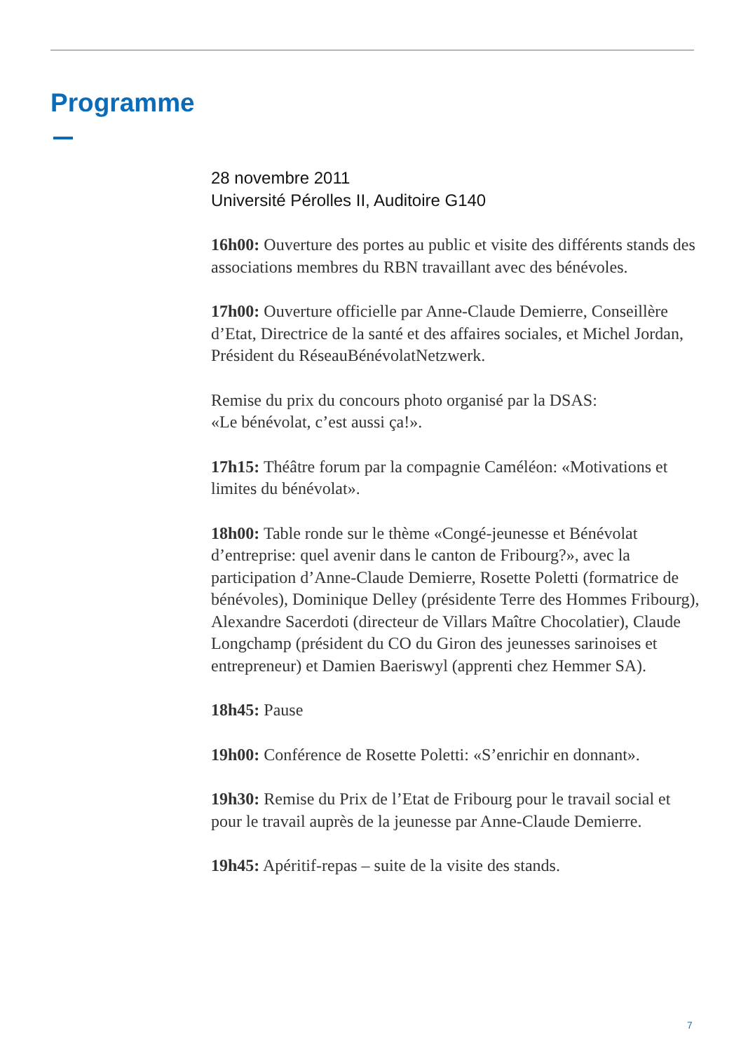Programme
28 novembre 2011
Université Pérolles II, Auditoire G140
16h00: Ouverture des portes au public et visite des différents stands des associations membres du RBN travaillant avec des bénévoles.
17h00: Ouverture officielle par Anne-Claude Demierre, Conseillère d’Etat, Directrice de la santé et des affaires sociales, et Michel Jordan, Président du RéseauBénévolatNetzwerk.
Remise du prix du concours photo organisé par la DSAS:
«Le bénévolat, c’est aussi ça!».
17h15: Théâtre forum par la compagnie Caméléon: «Motivations et limites du bénévolat».
18h00: Table ronde sur le thème «Congé-jeunesse et Bénévolat d’entreprise: quel avenir dans le canton de Fribourg?», avec la participation d’Anne-Claude Demierre, Rosette Poletti (formatrice de bénévoles), Dominique Delley (présidente Terre des Hommes Fribourg), Alexandre Sacerdoti (directeur de Villars Maître Chocolatier), Claude Longchamp (président du CO du Giron des jeunesses sarinoises et entrepreneur) et Damien Baeriswyl (apprenti chez Hemmer SA).
18h45: Pause
19h00: Conférence de Rosette Poletti: «S’enrichir en donnant».
19h30: Remise du Prix de l’Etat de Fribourg pour le travail social et pour le travail auprès de la jeunesse par Anne-Claude Demierre.
19h45: Apéritif-repas – suite de la visite des stands.
7